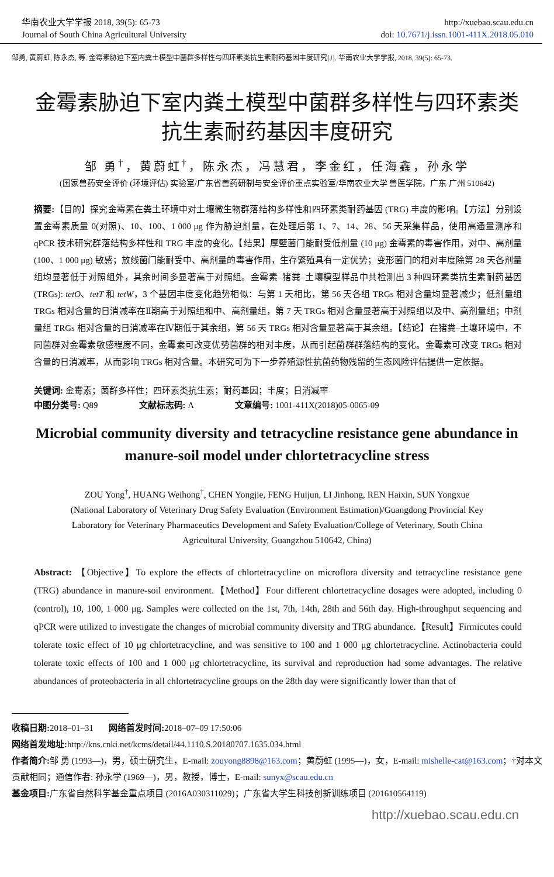华南农业大学学报 2018, 39(5): 65-73
Journal of South China Agricultural University
http://xuebao.scau.edu.cn
doi: 10.7671/j.issn.1001-411X.2018.05.010
邹勇, 黄蔚虹, 陈永杰, 等. 金霉素胁迫下室内粪土模型中菌群多样性与四环素类抗生素耐药基因丰度研究[J]. 华南农业大学学报, 2018, 39(5): 65-73.
金霉素胁迫下室内粪土模型中菌群多样性与四环素类
抗生素耐药基因丰度研究
邹 勇<sup>†</sup>，黄蔚虹<sup>†</sup>，陈永杰，冯慧君，李金红，任海鑫，孙永学
(国家兽药安全评价 (环境评估) 实验室/广东省兽药研制与安全评价重点实验室/华南农业大学 兽医学院，广东 广州 510642)
摘要:【目的】探究金霉素在粪土环境中对土壤微生物群落结构多样性和四环素类耐药基因 (TRG) 丰度的影响。【方法】分别设置金霉素质量 0(对照)、10、100、1 000 μg 作为胁迫剂量，在处理后第 1、7、14、28、56 天采集样品，使用高通量测序和 qPCR 技术研究群落结构多样性和 TRG 丰度的变化。【结果】厚壁菌门能耐受低剂量 (10 μg) 金霉素的毒害作用，对中、高剂量 (100、1 000 μg) 敏感；放线菌门能耐受中、高剂量的毒害作用，生存繁殖具有一定优势；变形菌门的相对丰度除第 28 天各剂量组均显著低于对照组外，其余时间多显著高于对照组。金霉素–猪粪–土壤模型样品中共检测出 3 种四环素类抗生素耐药基因 (TRGs): tetO、tetT 和 tetW，3 个基因丰度变化趋势相似：与第 1 天相比，第 56 天各组 TRGs 相对含量均显著减少；低剂量组 TRGs 相对含量的日消减率在Ⅱ期高于对照组和中、高剂量组，第 7 天 TRGs 相对含量显著高于对照组以及中、高剂量组；中剂量组 TRGs 相对含量的日消减率在Ⅳ期低于其余组，第 56 天 TRGs 相对含量显著高于其余组。【结论】在猪粪–土壤环境中，不同菌群对金霉素敏感程度不同，金霉素可改变优势菌群的相对丰度，从而引起菌群群落结构的变化。金霉素可改变 TRGs 相对含量的日消减率，从而影响 TRGs 相对含量。本研究可为下一步养殖源性抗菌药物残留的生态风险评估提供一定依据。
关键词: 金霉素；菌群多样性；四环素类抗生素；耐药基因；丰度；日消减率
中图分类号: Q89 文献标志码: A 文章编号: 1001-411X(2018)05-0065-09
Microbial community diversity and tetracycline resistance gene abundance in manure-soil model under chlortetracycline stress
ZOU Yong<sup>†</sup>, HUANG Weihong<sup>†</sup>, CHEN Yongjie, FENG Huijun, LI Jinhong, REN Haixin, SUN Yongxue
(National Laboratory of Veterinary Drug Safety Evaluation (Environment Estimation)/Guangdong Provincial Key Laboratory for Veterinary Pharmaceutics Development and Safety Evaluation/College of Veterinary, South China Agricultural University, Guangzhou 510642, China)
Abstract: 【Objective】To explore the effects of chlortetracycline on microflora diversity and tetracycline resistance gene (TRG) abundance in manure-soil environment.【Method】Four different chlortetracycline dosages were adopted, including 0 (control), 10, 100, 1 000 μg. Samples were collected on the 1st, 7th, 14th, 28th and 56th day. High-throughput sequencing and qPCR were utilized to investigate the changes of microbial community diversity and TRG abundance.【Result】Firmicutes could tolerate toxic effect of 10 μg chlortetracycline, and was sensitive to 100 and 1 000 μg chlortetracycline. Actinobacteria could tolerate toxic effects of 100 and 1 000 μg chlortetracycline, its survival and reproduction had some advantages. The relative abundances of proteobacteria in all chlortetracycline groups on the 28th day were significantly lower than that of
收稿日期: 2018–01–31 网络首发时间: 2018–07–09 17:50:06
网络首发地址: http://kns.cnki.net/kcms/detail/44.1110.S.20180707.1635.034.html
作者简介: 邹 勇 (1993—)，男，硕士研究生，E-mail: zouyong8898@163.com；黄蔚虹 (1995—)，女，E-mail: mishelle-cat@163.com；†对本文贡献相同；通信作者: 孙永学 (1969—)，男，教授，博士，E-mail: sunyx@scau.edu.cn
基金项目: 广东省自然科学基金重点项目 (2016A030311029)；广东省大学生科技创新训练项目 (201610564119)
http://xuebao.scau.edu.cn